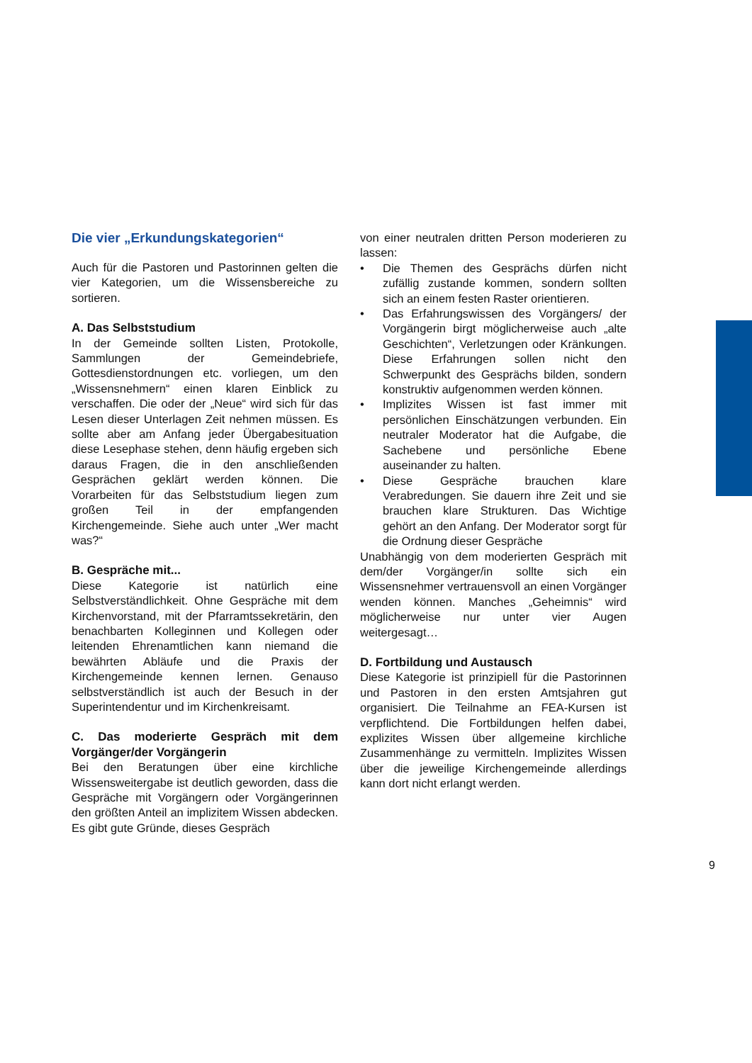Die vier „Erkundungskategorien“
Auch für die Pastoren und Pastorinnen gelten die vier Kategorien, um die Wissensbereiche zu sortieren.
A. Das Selbststudium
In der Gemeinde sollten Listen, Protokolle, Sammlungen der Gemeindebriefe, Gottesdienstordnungen etc. vorliegen, um den „Wissensnehmern“ einen klaren Einblick zu verschaffen. Die oder der „Neue“ wird sich für das Lesen dieser Unterlagen Zeit nehmen müssen. Es sollte aber am Anfang jeder Übergabesituation diese Lesephase stehen, denn häufig ergeben sich daraus Fragen, die in den anschließenden Gesprächen geklärt werden können. Die Vorarbeiten für das Selbststudium liegen zum großen Teil in der empfangenden Kirchengemeinde. Siehe auch unter „Wer macht was?“
B. Gespräche mit...
Diese Kategorie ist natürlich eine Selbstverständlichkeit. Ohne Gespräche mit dem Kirchenvorstand, mit der Pfarramtssekretärin, den benachbarten Kolleginnen und Kollegen oder leitenden Ehrenamtlichen kann niemand die bewährten Abläufe und die Praxis der Kirchengemeinde kennen lernen. Genauso selbstverständlich ist auch der Besuch in der Superintendentur und im Kirchenkreisamt.
C. Das moderierte Gespräch mit dem Vorgänger/der Vorgängerin
Bei den Beratungen über eine kirchliche Wissensweitergabe ist deutlich geworden, dass die Gespräche mit Vorgängern oder Vorgängerinnen den größten Anteil an implizitem Wissen abdecken. Es gibt gute Gründe, dieses Gespräch
von einer neutralen dritten Person moderieren zu lassen:
• Die Themen des Gesprächs dürfen nicht zufällig zustande kommen, sondern sollten sich an einem festen Raster orientieren.
• Das Erfahrungswissen des Vorgängers/ der Vorgängerin birgt möglicherweise auch „alte Geschichten“, Verletzungen oder Kränkungen. Diese Erfahrungen sollen nicht den Schwerpunkt des Gesprächs bilden, sondern konstruktiv aufgenommen werden können.
• Implizites Wissen ist fast immer mit persönlichen Einschätzungen verbunden. Ein neutraler Moderator hat die Aufgabe, die Sachebene und persönliche Ebene auseinander zu halten.
• Diese Gespräche brauchen klare Verabredungen. Sie dauern ihre Zeit und sie brauchen klare Strukturen. Das Wichtige gehört an den Anfang. Der Moderator sorgt für die Ordnung dieser Gespräche
Unabhängig von dem moderierten Gespräch mit dem/der Vorgänger/in sollte sich ein Wissensnehmer vertrauensvoll an einen Vorgänger wenden können. Manches „Geheimnis“ wird möglicherweise nur unter vier Augen weitergesagt…
D. Fortbildung und Austausch
Diese Kategorie ist prinzipiell für die Pastorinnen und Pastoren in den ersten Amtsjahren gut organisiert. Die Teilnahme an FEA-Kursen ist verpflichtend. Die Fortbildungen helfen dabei, explizites Wissen über allgemeine kirchliche Zusammenhänge zu vermitteln. Implizites Wissen über die jeweilige Kirchengemeinde allerdings kann dort nicht erlangt werden.
9